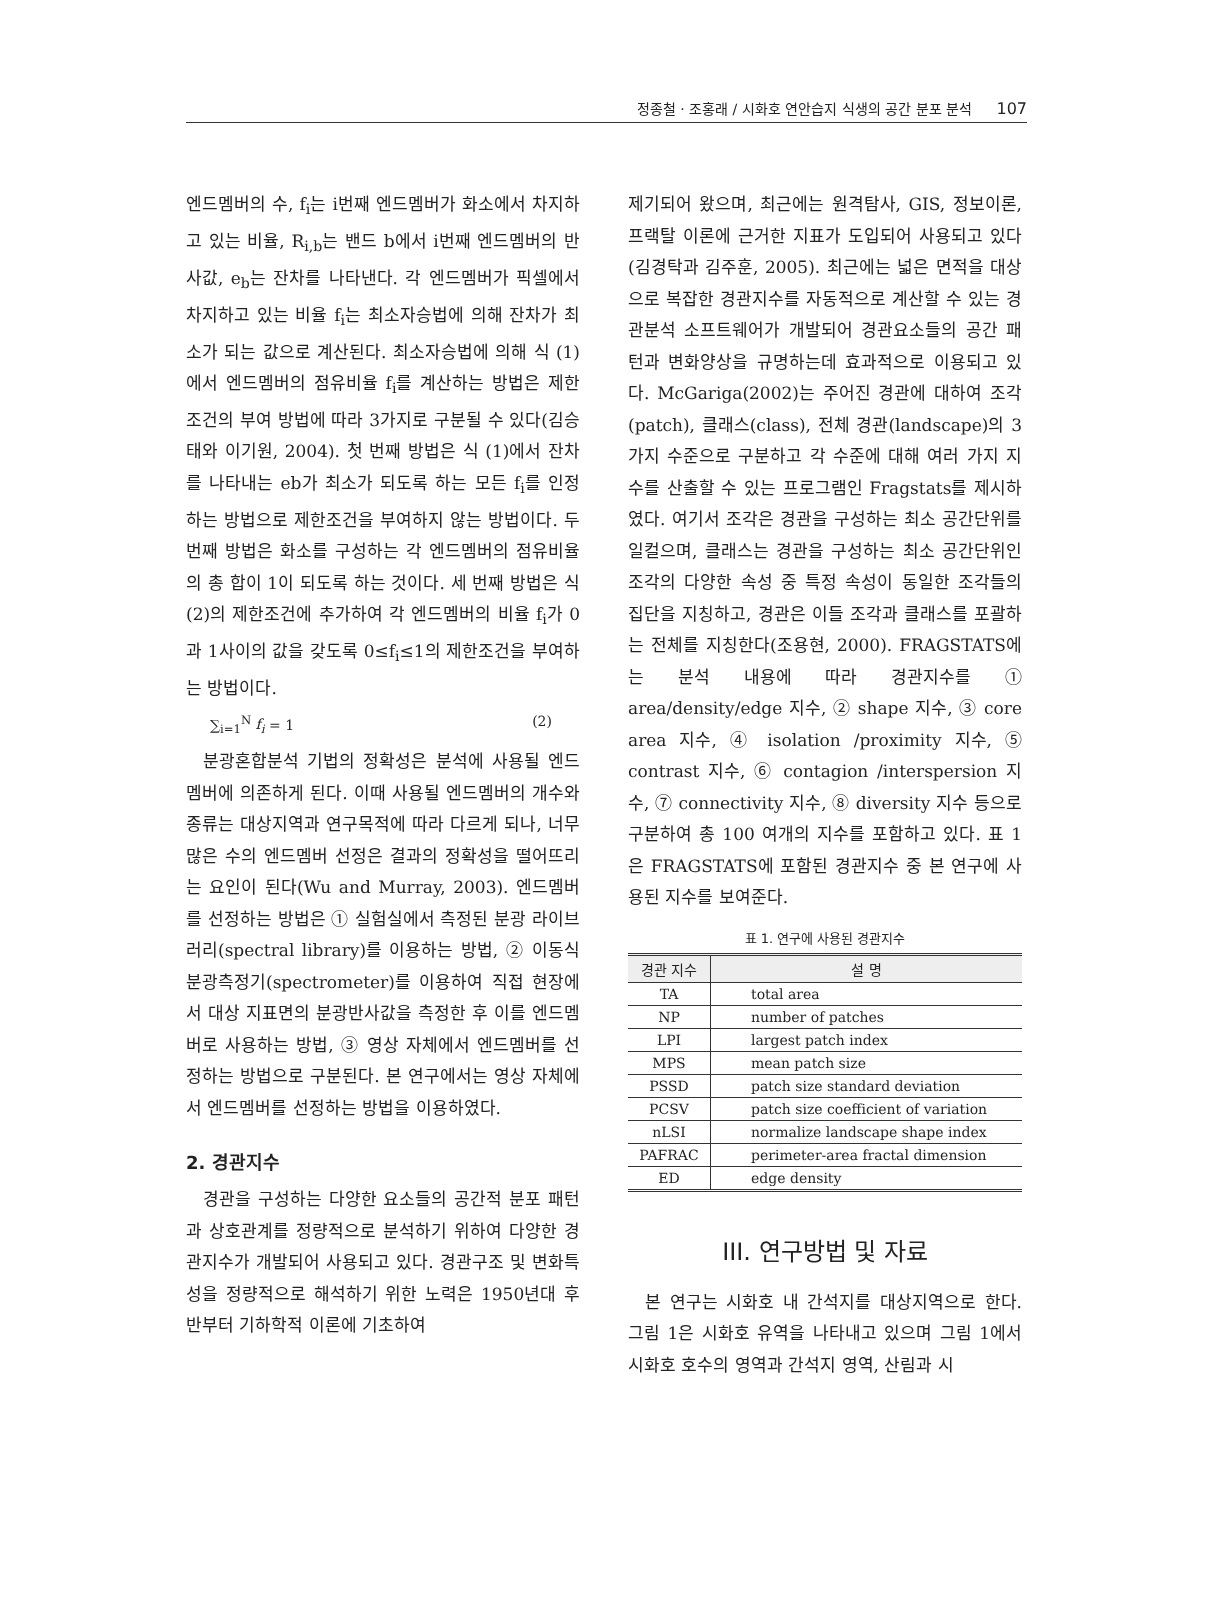정종철 · 조홍래 / 시화호 연안습지 식생의 공간 분포 분석 107
엔드멤버의 수, f<sub>i</sub>는 i번째 엔드멤버가 화소에서 차지하고 있는 비율, R<sub>i,b</sub>는 밴드 b에서 i번째 엔드멤버의 반사값, e<sub>b</sub>는 잔차를 나타낸다. 각 엔드멤버가 픽셀에서 차지하고 있는 비율 f<sub>i</sub>는 최소자승법에 의해 잔차가 최소가 되는 값으로 계산된다. 최소자승법에 의해 식 (1)에서 엔드멤버의 점유비율 f<sub>i</sub>를 계산하는 방법은 제한조건의 부여 방법에 따라 3가지로 구분될 수 있다(김승태와 이기원, 2004). 첫 번째 방법은 식 (1)에서 잔차를 나타내는 eb가 최소가 되도록 하는 모든 f<sub>i</sub>를 인정하는 방법으로 제한조건을 부여하지 않는 방법이다. 두 번째 방법은 화소를 구성하는 각 엔드멤버의 점유비율의 총 합이 1이 되도록 하는 것이다. 세 번째 방법은 식 (2)의 제한조건에 추가하여 각 엔드멤버의 비율 f<sub>i</sub>가 0과 1사이의 값을 갖도록 0≤f<sub>i</sub>≤1의 제한조건을 부여하는 방법이다.
∑<sub>i=1</sub><sup>N</sup> f<sub>i</sub> = 1 (2)
분광혼합분석 기법의 정확성은 분석에 사용될 엔드멤버에 의존하게 된다. 이때 사용될 엔드멤버의 개수와 종류는 대상지역과 연구목적에 따라 다르게 되나, 너무 많은 수의 엔드멤버 선정은 결과의 정확성을 떨어뜨리는 요인이 된다(Wu and Murray, 2003). 엔드멤버를 선정하는 방법은 ① 실험실에서 측정된 분광 라이브러리(spectral library)를 이용하는 방법, ② 이동식 분광측정기(spectrometer)를 이용하여 직접 현장에서 대상 지표면의 분광반사값을 측정한 후 이를 엔드멤버로 사용하는 방법, ③ 영상 자체에서 엔드멤버를 선정하는 방법으로 구분된다. 본 연구에서는 영상 자체에서 엔드멤버를 선정하는 방법을 이용하였다.
2. 경관지수
경관을 구성하는 다양한 요소들의 공간적 분포 패턴과 상호관계를 정량적으로 분석하기 위하여 다양한 경관지수가 개발되어 사용되고 있다. 경관구조 및 변화특성을 정량적으로 해석하기 위한 노력은 1950년대 후반부터 기하학적 이론에 기초하여
제기되어 왔으며, 최근에는 원격탐사, GIS, 정보이론, 프랙탈 이론에 근거한 지표가 도입되어 사용되고 있다(김경탁과 김주훈, 2005). 최근에는 넓은 면적을 대상으로 복잡한 경관지수를 자동적으로 계산할 수 있는 경관분석 소프트웨어가 개발되어 경관요소들의 공간 패턴과 변화양상을 규명하는데 효과적으로 이용되고 있다. McGariga(2002)는 주어진 경관에 대하여 조각(patch), 클래스(class), 전체 경관(landscape)의 3가지 수준으로 구분하고 각 수준에 대해 여러 가지 지수를 산출할 수 있는 프로그램인 Fragstats를 제시하였다. 여기서 조각은 경관을 구성하는 최소 공간단위를 일컬으며, 클래스는 경관을 구성하는 최소 공간단위인 조각의 다양한 속성 중 특정 속성이 동일한 조각들의 집단을 지칭하고, 경관은 이들 조각과 클래스를 포괄하는 전체를 지칭한다(조용현, 2000). FRAGSTATS에는 분석 내용에 따라 경관지수를 ① area/density/edge 지수, ② shape 지수, ③ core area 지수, ④ isolation /proximity 지수, ⑤ contrast 지수, ⑥ contagion /interspersion 지수, ⑦ connectivity 지수, ⑧ diversity 지수 등으로 구분하여 총 100 여개의 지수를 포함하고 있다. 표 1은 FRAGSTATS에 포함된 경관지수 중 본 연구에 사용된 지수를 보여준다.
표 1. 연구에 사용된 경관지수
| 경관 지수 | 설 명 |
| --- | --- |
| TA | total area |
| NP | number of patches |
| LPI | largest patch index |
| MPS | mean patch size |
| PSSD | patch size standard deviation |
| PCSV | patch size coefficient of variation |
| nLSI | normalize landscape shape index |
| PAFRAC | perimeter-area fractal dimension |
| ED | edge density |
III. 연구방법 및 자료
본 연구는 시화호 내 간석지를 대상지역으로 한다. 그림 1은 시화호 유역을 나타내고 있으며 그림 1에서 시화호 호수의 영역과 간석지 영역, 산림과 시